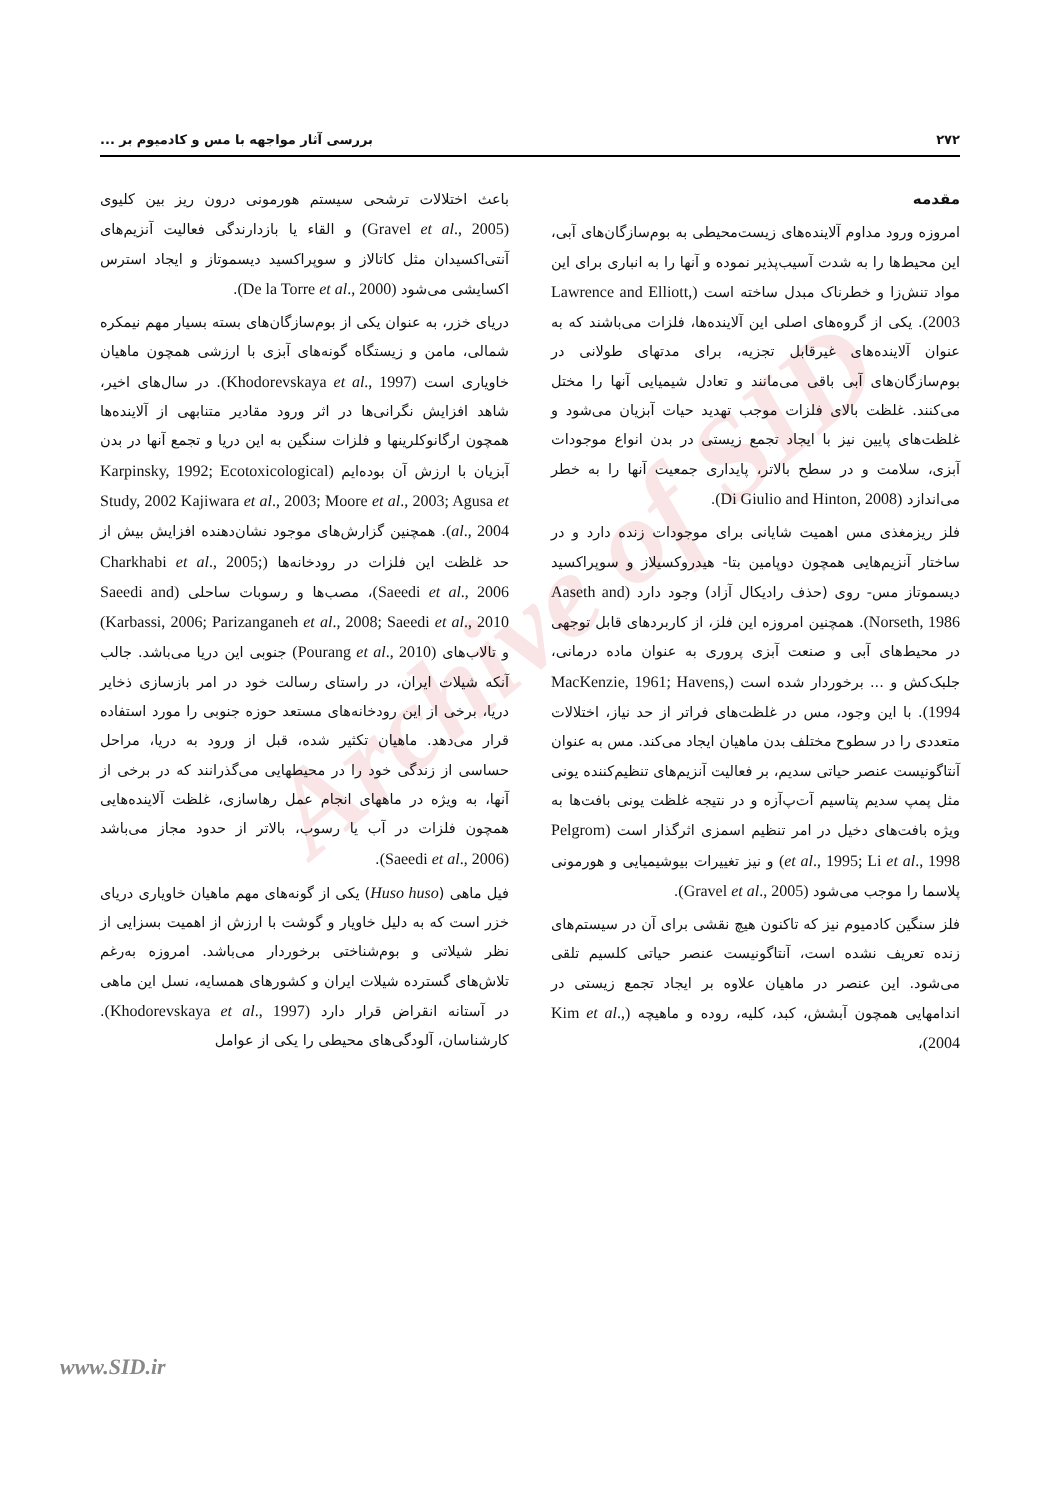Archive of SID
۲۷۲ بررسی آثار مواجهه با مس و کادمیوم بر ...
مقدمه
امروزه ورود مداوم آلاینده‌های زیست‌محیطی به بوم‌سازگان‌های آبی، این محیط‌ها را به شدت آسیب‌پذیر نموده و آنها را به انباری برای این مواد تنش‌زا و خطرناک مبدل ساخته است (Lawrence and Elliott, 2003). یکی از گروه‌های اصلی این آلاینده‌ها، فلزات می‌باشند که به عنوان آلاینده‌های غیرقابل تجزیه، برای مدتهای طولانی در بوم‌سازگان‌های آبی باقی می‌مانند و تعادل شیمیایی آنها را مختل می‌کنند. غلظت بالای فلزات موجب تهدید حیات آبزیان می‌شود و غلظت‌های پایین نیز با ایجاد تجمع زیستی در بدن انواع موجودات آبزی، سلامت و در سطح بالاتر، پایداری جمعیت آنها را به خطر می‌اندازد (Di Giulio and Hinton, 2008).
فلز ریزمغذی مس اهمیت شایانی برای موجودات زنده دارد و در ساختار آنزیم‌هایی همچون دوپامین بتا- هیدروکسیلاز و سوپراکسید دیسموتاز مس- روی (حذف رادیکال آزاد) وجود دارد (Aaseth and Norseth, 1986). همچنین امروزه این فلز، از کاربردهای قابل توجهی در محیط‌های آبی و صنعت آبزی پروری به عنوان ماده درمانی، جلبک‌کش و ... برخوردار شده است (MacKenzie, 1961; Havens, 1994). با این وجود، مس در غلظت‌های فراتر از حد نیاز، اختلالات متعددی را در سطوح مختلف بدن ماهیان ایجاد می‌کند. مس به عنوان آنتاگونیست عنصر حیاتی سدیم، بر فعالیت آنزیم‌های تنظیم‌کننده یونی مثل پمپ سدیم پتاسیم آت‌پ‌آزه و در نتیجه غلظت یونی بافت‌ها به ویژه بافت‌های دخیل در امر تنظیم اسمزی اثرگذار است (Pelgrom et al., 1995; Li et al., 1998) و نیز تغییرات بیوشیمیایی و هورمونی پلاسما را موجب می‌شود (Gravel et al., 2005).
فلز سنگین کادمیوم نیز که تاکنون هیچ نقشی برای آن در سیستم‌های زنده تعریف نشده است، آنتاگونیست عنصر حیاتی کلسیم تلقی می‌شود. این عنصر در ماهیان علاوه بر ایجاد تجمع زیستی در اندامهایی همچون آبشش، کبد، کلیه، روده و ماهیچه (Kim et al., 2004)،
باعث اختلالات ترشحی سیستم هورمونی درون ریز بین کلیوی (Gravel et al., 2005) و القاء یا بازدارندگی فعالیت آنزیم‌های آنتی‌اکسیدان مثل کاتالاز و سوپراکسید دیسموتاز و ایجاد استرس اکسایشی می‌شود (De la Torre et al., 2000).
دریای خزر، به عنوان یکی از بوم‌سازگان‌های بسته بسیار مهم نیمکره شمالی، مامن و زیستگاه گونه‌های آبزی با ارزشی همچون ماهیان خاویاری است (Khodorevskaya et al., 1997). در سال‌های اخیر، شاهد افزایش نگرانی‌ها در اثر ورود مقادیر متنابهی از آلاینده‌ها همچون ارگانوکلرینها و فلزات سنگین به این دریا و تجمع آنها در بدن آبزیان با ارزش آن بوده‌ایم (Karpinsky, 1992; Ecotoxicological Study, 2002 Kajiwara et al., 2003; Moore et al., 2003; Agusa et al., 2004). همچنین گزارش‌های موجود نشان‌دهنده افزایش بیش از حد غلظت این فلزات در رودخانه‌ها (Charkhabi et al., 2005; Saeedi et al., 2006)، مصب‌ها و رسوبات ساحلی (Saeedi and Karbassi, 2006; Parizanganeh et al., 2008; Saeedi et al., 2010) و تالاب‌های (Pourang et al., 2010) جنوبی این دریا می‌باشد. جالب آنکه شیلات ایران، در راستای رسالت خود در امر بازسازی ذخایر دریا، برخی از این رودخانه‌های مستعد حوزه جنوبی را مورد استفاده قرار می‌دهد. ماهیان تکثیر شده، قبل از ورود به دریا، مراحل حساسی از زندگی خود را در محیطهایی می‌گذرانند که در برخی از آنها، به ویژه در ماههای انجام عمل رهاسازی، غلظت آلاینده‌هایی همچون فلزات در آب یا رسوب، بالاتر از حدود مجاز می‌باشد (Saeedi et al., 2006).
فیل ماهی (Huso huso) یکی از گونه‌های مهم ماهیان خاویاری دریای خزر است که به دلیل خاویار و گوشت با ارزش از اهمیت بسزایی از نظر شیلاتی و بوم‌شناختی برخوردار می‌باشد. امروزه به‌رغم تلاش‌های گسترده شیلات ایران و کشورهای همسایه، نسل این ماهی در آستانه انقراض قرار دارد (Khodorevskaya et al., 1997). کارشناسان، آلودگی‌های محیطی را یکی از عوامل
www.SID.ir